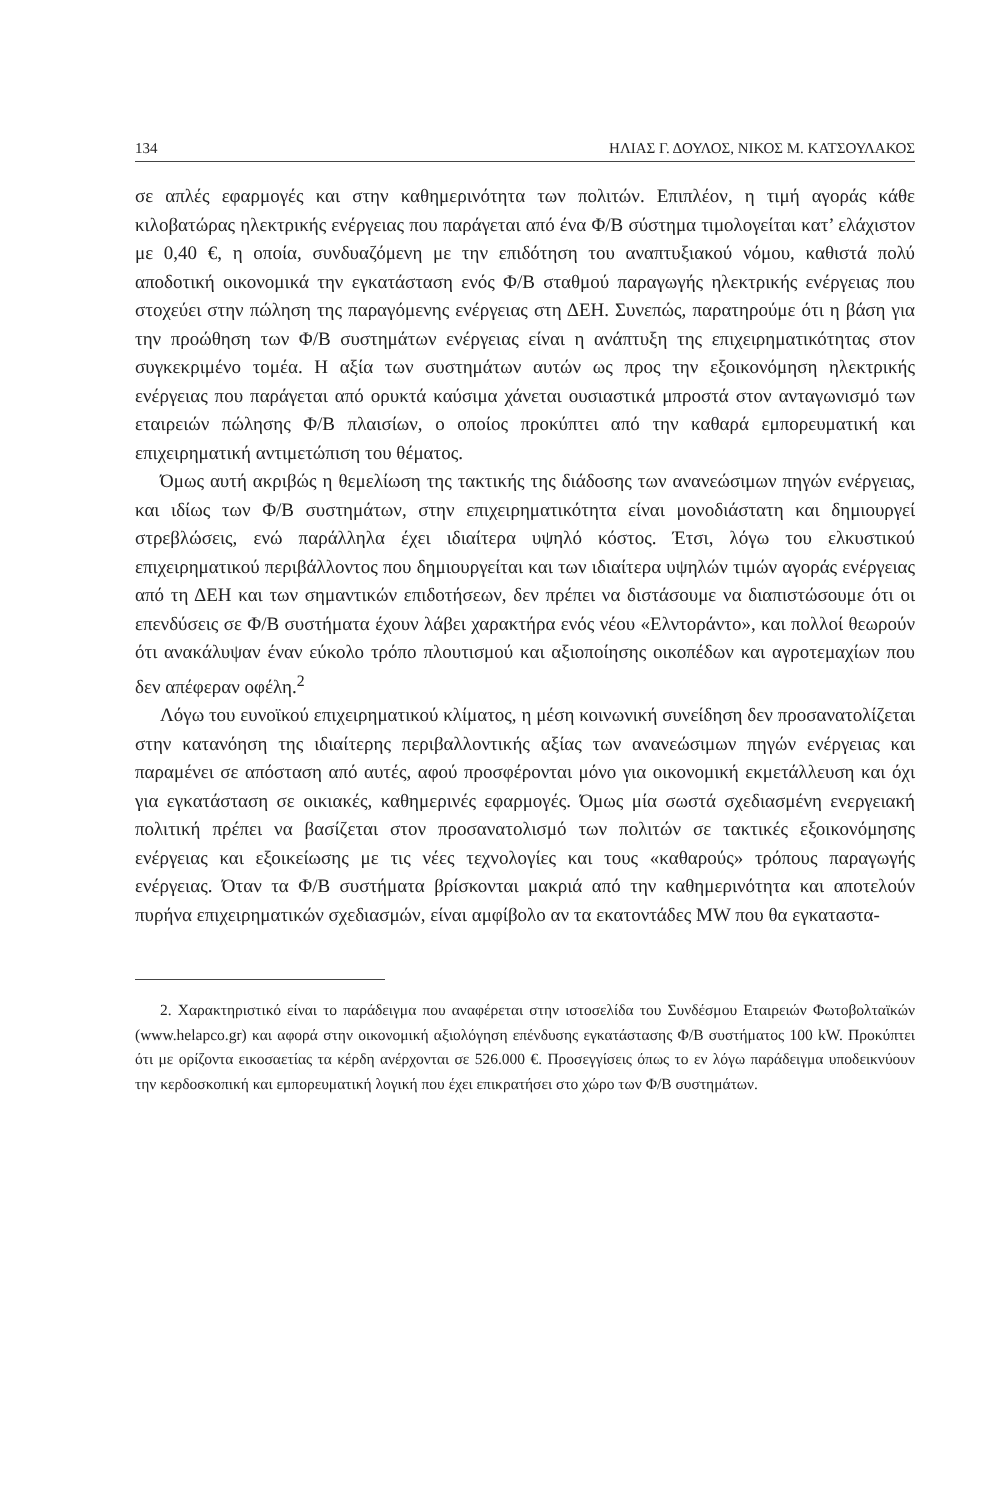134 ΗΛΙΑΣ Γ. ΔΟΥΛΟΣ, ΝΙΚΟΣ Μ. ΚΑΤΣΟΥΛΑΚΟΣ
σε απλές εφαρμογές και στην καθημερινότητα των πολιτών. Επιπλέον, η τιμή αγοράς κάθε κιλοβατώρας ηλεκτρικής ενέργειας που παράγεται από ένα Φ/Β σύστημα τιμολογείται κατ’ ελάχιστον με 0,40 €, η οποία, συνδυαζόμενη με την επιδότηση του αναπτυξιακού νόμου, καθιστά πολύ αποδοτική οικονομικά την εγκατάσταση ενός Φ/Β σταθμού παραγωγής ηλεκτρικής ενέργειας που στοχεύει στην πώληση της παραγόμενης ενέργειας στη ΔΕΗ. Συνεπώς, παρατηρούμε ότι η βάση για την προώθηση των Φ/Β συστημάτων ενέργειας είναι η ανάπτυξη της επιχειρηματικότητας στον συγκεκριμένο τομέα. Η αξία των συστημάτων αυτών ως προς την εξοικονόμηση ηλεκτρικής ενέργειας που παράγεται από ορυκτά καύσιμα χάνεται ουσιαστικά μπροστά στον ανταγωνισμό των εταιρειών πώλησης Φ/Β πλαισίων, ο οποίος προκύπτει από την καθαρά εμπορευματική και επιχειρηματική αντιμετώπιση του θέματος.
Όμως αυτή ακριβώς η θεμελίωση της τακτικής της διάδοσης των ανανεώσιμων πηγών ενέργειας, και ιδίως των Φ/Β συστημάτων, στην επιχειρηματικότητα είναι μονοδιάστατη και δημιουργεί στρεβλώσεις, ενώ παράλληλα έχει ιδιαίτερα υψηλό κόστος. Έτσι, λόγω του ελκυστικού επιχειρηματικού περιβάλλοντος που δημιουργείται και των ιδιαίτερα υψηλών τιμών αγοράς ενέργειας από τη ΔΕΗ και των σημαντικών επιδοτήσεων, δεν πρέπει να διστάσουμε να διαπιστώσουμε ότι οι επενδύσεις σε Φ/Β συστήματα έχουν λάβει χαρακτήρα ενός νέου «Ελντοράντο», και πολλοί θεωρούν ότι ανακάλυψαν έναν εύκολο τρόπο πλουτισμού και αξιοποίησης οικοπέδων και αγροτεμαχίων που δεν απέφεραν οφέλη.<sup>2</sup>
Λόγω του ευνοϊκού επιχειρηματικού κλίματος, η μέση κοινωνική συνείδηση δεν προσανατολίζεται στην κατανόηση της ιδιαίτερης περιβαλλοντικής αξίας των ανανεώσιμων πηγών ενέργειας και παραμένει σε απόσταση από αυτές, αφού προσφέρονται μόνο για οικονομική εκμετάλλευση και όχι για εγκατάσταση σε οικιακές, καθημερινές εφαρμογές. Όμως μία σωστά σχεδιασμένη ενεργειακή πολιτική πρέπει να βασίζεται στον προσανατολισμό των πολιτών σε τακτικές εξοικονόμησης ενέργειας και εξοικείωσης με τις νέες τεχνολογίες και τους «καθαρούς» τρόπους παραγωγής ενέργειας. Όταν τα Φ/Β συστήματα βρίσκονται μακριά από την καθημερινότητα και αποτελούν πυρήνα επιχειρηματικών σχεδιασμών, είναι αμφίβολο αν τα εκατοντάδες MW που θα εγκαταστα-
2. Χαρακτηριστικό είναι το παράδειγμα που αναφέρεται στην ιστοσελίδα του Συνδέσμου Εταιρειών Φωτοβολταϊκών (www.helapco.gr) και αφορά στην οικονομική αξιολόγηση επένδυσης εγκατάστασης Φ/Β συστήματος 100 kW. Προκύπτει ότι με ορίζοντα εικοσαετίας τα κέρδη ανέρχονται σε 526.000 €. Προσεγγίσεις όπως το εν λόγω παράδειγμα υποδεικνύουν την κερδοσκοπική και εμπορευματική λογική που έχει επικρατήσει στο χώρο των Φ/Β συστημάτων.